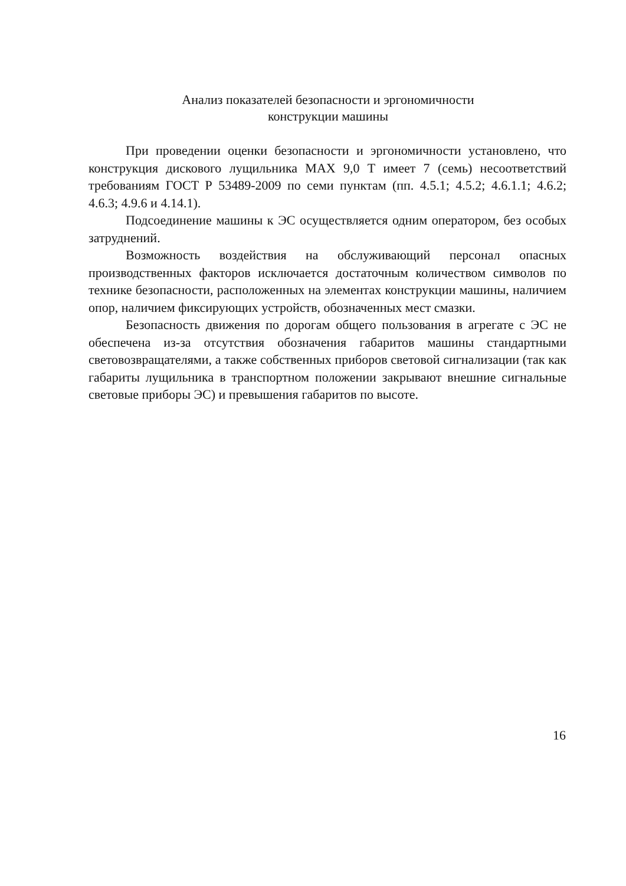Анализ показателей безопасности и эргономичности
конструкции машины
При проведении оценки безопасности и эргономичности установлено, что конструкция дискового лущильника МАХ 9,0 Т имеет 7 (семь) несоответствий требованиям ГОСТ Р 53489-2009 по семи пунктам (пп. 4.5.1; 4.5.2; 4.6.1.1; 4.6.2; 4.6.3; 4.9.6 и 4.14.1).
Подсоединение машины к ЭС осуществляется одним оператором, без особых затруднений.
Возможность воздействия на обслуживающий персонал опасных производственных факторов исключается достаточным количеством символов по технике безопасности, расположенных на элементах конструкции машины, наличием опор, наличием фиксирующих устройств, обозначенных мест смазки.
Безопасность движения по дорогам общего пользования в агрегате с ЭС не обеспечена из-за отсутствия обозначения габаритов машины стандартными световозвращателями, а также собственных приборов световой сигнализации (так как габариты лущильника в транспортном положении закрывают внешние сигнальные световые приборы ЭС) и превышения габаритов по высоте.
16